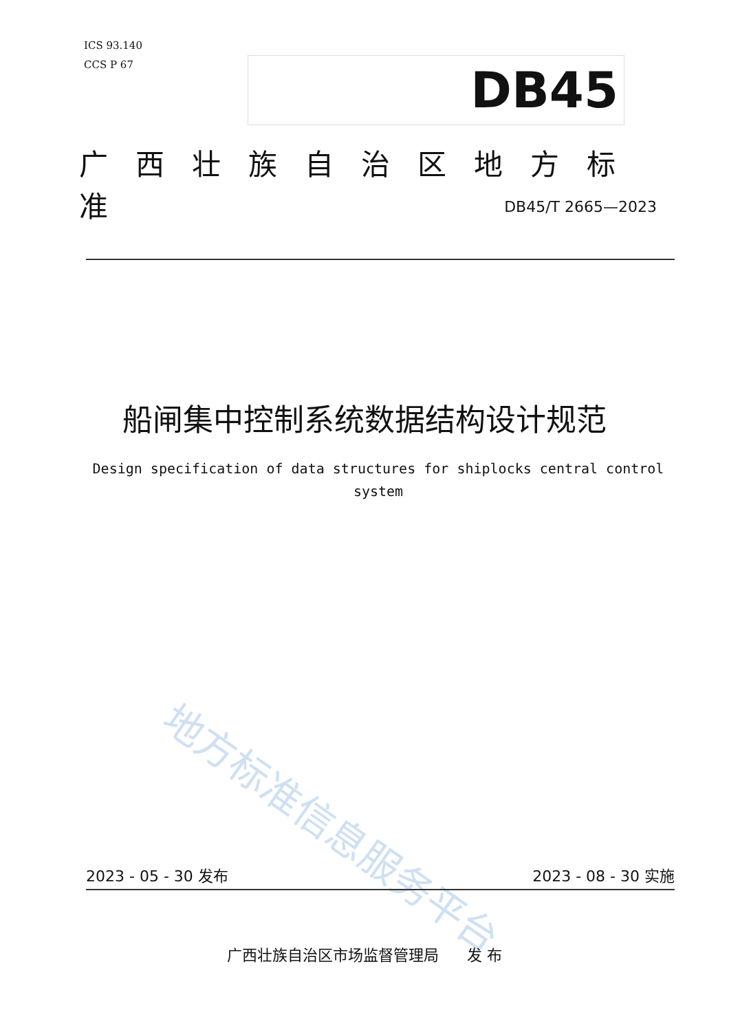ICS 93.140
CCS P 67
DB45
广西壮族自治区地方标准
DB45/T 2665—2023
船闸集中控制系统数据结构设计规范
Design specification of data structures for shiplocks central control system
地方标准信息服务平台
2023 - 05 - 30 发布 2023 - 08 - 30 实施
广西壮族自治区市场监督管理局 发 布